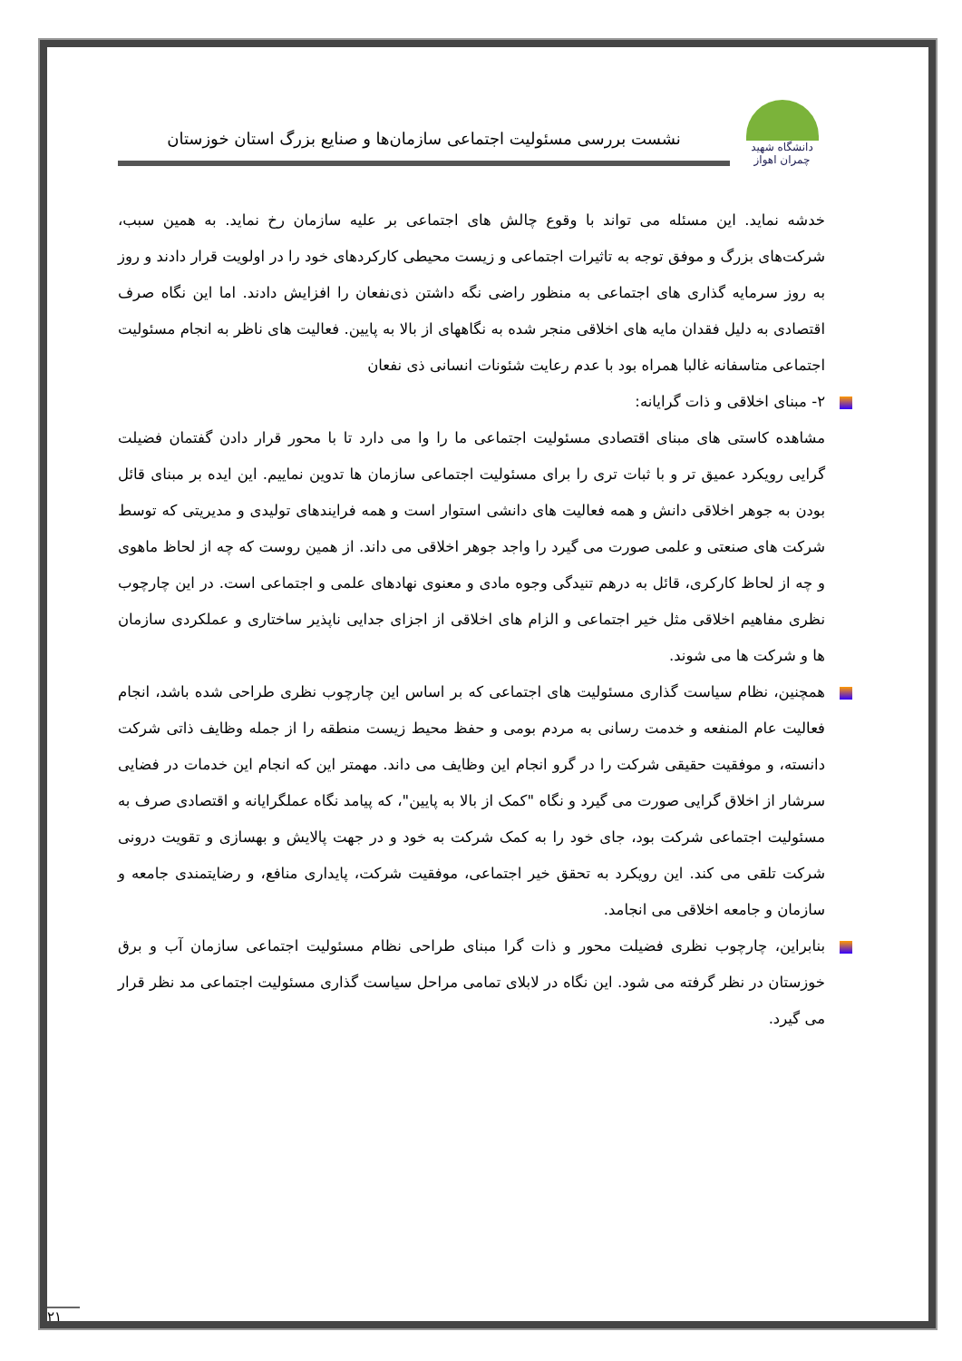دانشگاه شهید چمران اهواز
نشست بررسی مسئولیت اجتماعی سازمان‌ها و صنایع بزرگ استان خوزستان
خدشه نماید. این مسئله می تواند با وقوع چالش های اجتماعی بر علیه سازمان رخ نماید. به همین سبب، شرکت‌های بزرگ و موفق توجه به تاثیرات اجتماعی و زیست محیطی کارکردهای خود را در اولویت قرار دادند و روز به روز سرمایه گذاری های اجتماعی به منظور راضی نگه داشتن ذی‌نفعان را افزایش دادند. اما این نگاه صرف اقتصادی به دلیل فقدان مایه های اخلاقی منجر شده به نگاههای از بالا به پایین. فعالیت های ناظر به انجام مسئولیت اجتماعی متاسفانه غالبا همراه بود با عدم رعایت شئونات انسانی ذی نفعان
۲- مبنای اخلاقی و ذات گرایانه:
مشاهده کاستی های مبنای اقتصادی مسئولیت اجتماعی ما را وا می دارد تا با محور قرار دادن گفتمان فضیلت گرایی رویکرد عمیق تر و با ثبات تری را برای مسئولیت اجتماعی سازمان ها تدوین نماییم. این ایده بر مبنای قائل بودن به جوهر اخلاقی دانش و همه فعالیت های دانشی استوار است و همه فرایندهای تولیدی و مدیریتی که توسط شرکت های صنعتی و علمی صورت می گیرد را واجد جوهر اخلاقی می داند. از همین روست که چه از لحاظ ماهوی و چه از لحاظ کارکری، قائل به درهم تنیدگی وجوه مادی و معنوی نهادهای علمی و اجتماعی است. در این چارچوب نظری مفاهیم اخلاقی مثل خیر اجتماعی و الزام های اخلاقی از اجزای جدایی ناپذیر ساختاری و عملکردی سازمان ها و شرکت ها می شوند.
همچنین، نظام سیاست گذاری مسئولیت های اجتماعی که بر اساس این چارچوب نظری طراحی شده باشد، انجام فعالیت عام المنفعه و خدمت رسانی به مردم بومی و حفظ محیط زیست منطقه را از جمله وظایف ذاتی شرکت دانسته، و موفقیت حقیقی شرکت را در گرو انجام این وظایف می داند. مهمتر این که انجام این خدمات در فضایی سرشار از اخلاق گرایی صورت می گیرد و نگاه "کمک از بالا به پایین"، که پیامد نگاه عملگرایانه و اقتصادی صرف به مسئولیت اجتماعی شرکت بود، جای خود را به کمک شرکت به خود و در جهت پالایش و بهسازی و تقویت درونی شرکت تلقی می کند. این رویکرد به تحقق خیر اجتماعی، موفقیت شرکت، پایداری منافع، و رضایتمندی جامعه و سازمان و جامعه اخلاقی می انجامد.
بنابراین، چارچوب نظری فضیلت محور و ذات گرا مبنای طراحی نظام مسئولیت اجتماعی سازمان آب و برق خوزستان در نظر گرفته می شود. این نگاه در لابلای تمامی مراحل سیاست گذاری مسئولیت اجتماعی مد نظر قرار می گیرد.
۲۱